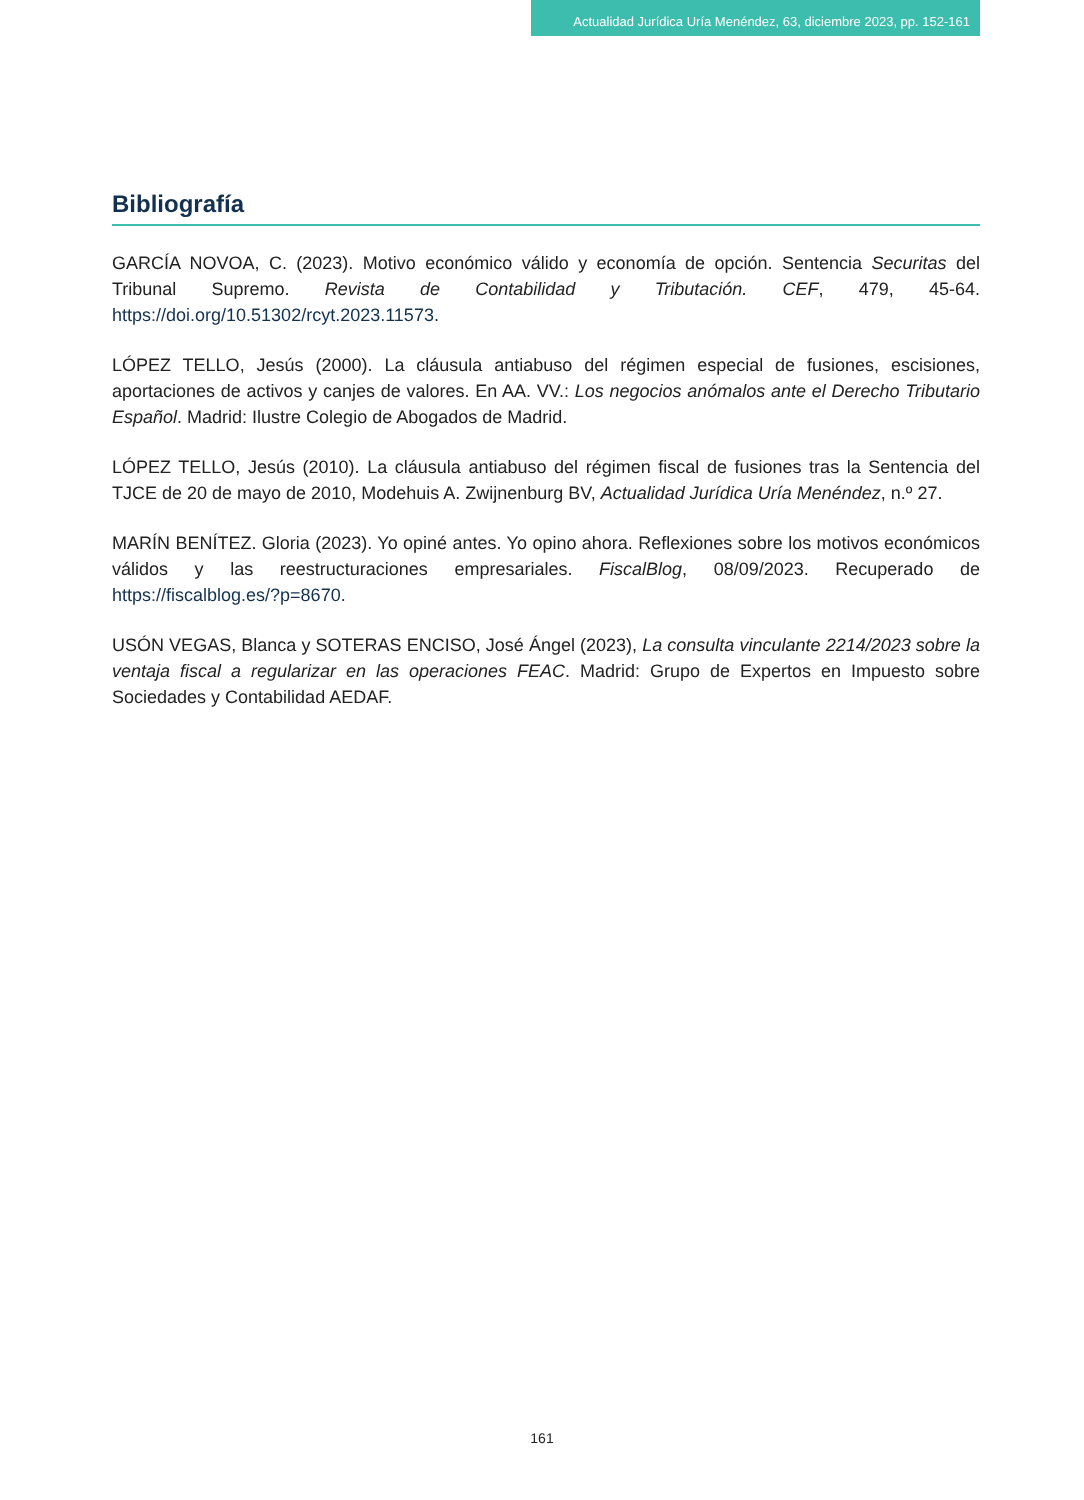Actualidad Jurídica Uría Menéndez, 63, diciembre 2023, pp. 152-161
Bibliografía
GARCÍA NOVOA, C. (2023). Motivo económico válido y economía de opción. Sentencia Securitas del Tribunal Supremo. Revista de Contabilidad y Tributación. CEF, 479, 45-64. https://doi.org/10.51302/rcyt.2023.11573.
LÓPEZ TELLO, Jesús (2000). La cláusula antiabuso del régimen especial de fusiones, escisiones, aportaciones de activos y canjes de valores. En AA. VV.: Los negocios anómalos ante el Derecho Tributario Español. Madrid: Ilustre Colegio de Abogados de Madrid.
LÓPEZ TELLO, Jesús (2010). La cláusula antiabuso del régimen fiscal de fusiones tras la Sentencia del TJCE de 20 de mayo de 2010, Modehuis A. Zwijnenburg BV, Actualidad Jurídica Uría Menéndez, n.º 27.
MARÍN BENÍTEZ. Gloria (2023). Yo opiné antes. Yo opino ahora. Reflexiones sobre los motivos económicos válidos y las reestructuraciones empresariales. FiscalBlog, 08/09/2023. Recuperado de https://fiscalblog.es/?p=8670.
USÓN VEGAS, Blanca y SOTERAS ENCISO, José Ángel (2023), La consulta vinculante 2214/2023 sobre la ventaja fiscal a regularizar en las operaciones FEAC. Madrid: Grupo de Expertos en Impuesto sobre Sociedades y Contabilidad AEDAF.
161